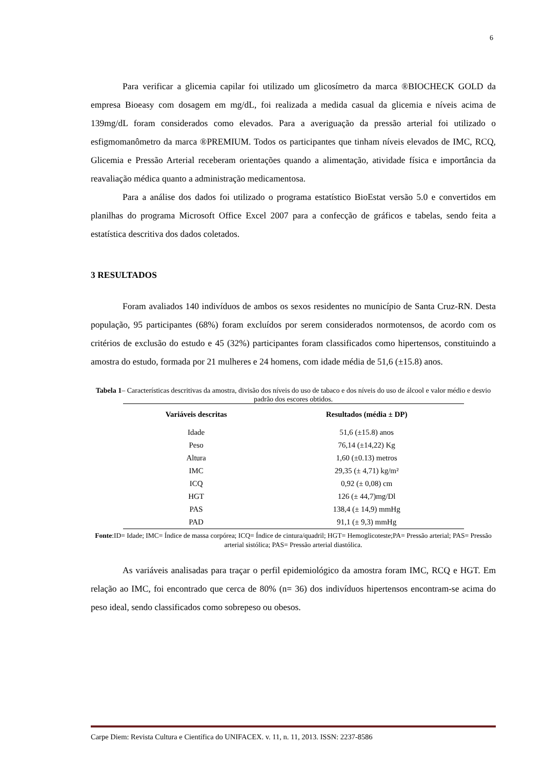6
Para verificar a glicemia capilar foi utilizado um glicosímetro da marca ®BIOCHECK GOLD da empresa Bioeasy com dosagem em mg/dL, foi realizada a medida casual da glicemia e níveis acima de 139mg/dL foram considerados como elevados. Para a averiguação da pressão arterial foi utilizado o esfigmomanômetro da marca ®PREMIUM. Todos os participantes que tinham níveis elevados de IMC, RCQ, Glicemia e Pressão Arterial receberam orientações quando a alimentação, atividade física e importância da reavaliação médica quanto a administração medicamentosa.
Para a análise dos dados foi utilizado o programa estatístico BioEstat versão 5.0 e convertidos em planilhas do programa Microsoft Office Excel 2007 para a confecção de gráficos e tabelas, sendo feita a estatística descritiva dos dados coletados.
3 RESULTADOS
Foram avaliados 140 indivíduos de ambos os sexos residentes no município de Santa Cruz-RN. Desta população, 95 participantes (68%) foram excluídos por serem considerados normotensos, de acordo com os critérios de exclusão do estudo e 45 (32%) participantes foram classificados como hipertensos, constituindo a amostra do estudo, formada por 21 mulheres e 24 homens, com idade média de 51,6 (±15.8) anos.
Tabela 1– Características descritivas da amostra, divisão dos níveis do uso de tabaco e dos níveis do uso de álcool e valor médio e desvio padrão dos escores obtidos.
| Variáveis descritas | Resultados (média ± DP) |
| --- | --- |
| Idade | 51,6 (±15.8) anos |
| Peso | 76,14 (±14,22) Kg |
| Altura | 1,60 (±0.13) metros |
| IMC | 29,35 (± 4,71) kg/m² |
| ICQ | 0,92 (± 0,08) cm |
| HGT | 126 (± 44,7)mg/Dl |
| PAS | 138,4 (± 14,9) mmHg |
| PAD | 91,1 (± 9,3) mmHg |
Fonte:ID= Idade; IMC= Índice de massa corpórea; ICQ= Índice de cintura/quadril; HGT= Hemoglicoteste;PA= Pressão arterial; PAS= Pressão arterial sistólica; PAS= Pressão arterial diastólica.
As variáveis analisadas para traçar o perfil epidemiológico da amostra foram IMC, RCQ e HGT. Em relação ao IMC, foi encontrado que cerca de 80% (n= 36) dos indivíduos hipertensos encontram-se acima do peso ideal, sendo classificados como sobrepeso ou obesos.
Carpe Diem: Revista Cultura e Científica do UNIFACEX. v. 11, n. 11, 2013. ISSN: 2237-8586